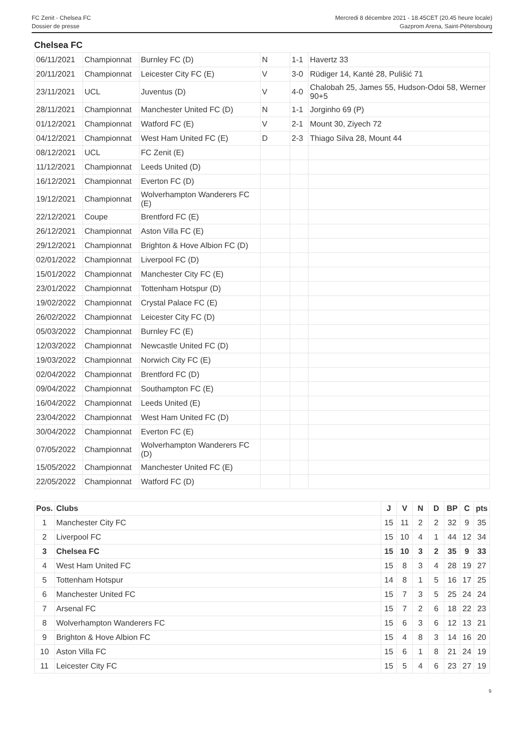FC Zenit - Chelsea FC
Dossier de presse
Mercredi 8 décembre 2021 - 18.45CET (20.45 heure locale)
Gazprom Arena, Saint-Pétersbourg
Chelsea FC
| 06/11/2021 | Championnat | Burnley FC (D) | N | 1-1 | Havertz 33 |
| 20/11/2021 | Championnat | Leicester City FC (E) | V | 3-0 | Rüdiger 14, Kanté 28, Pulišić 71 |
| 23/11/2021 | UCL | Juventus (D) | V | 4-0 | Chalobah 25, James 55, Hudson-Odoi 58, Werner 90+5 |
| 28/11/2021 | Championnat | Manchester United FC (D) | N | 1-1 | Jorginho 69 (P) |
| 01/12/2021 | Championnat | Watford FC (E) | V | 2-1 | Mount 30, Ziyech 72 |
| 04/12/2021 | Championnat | West Ham United FC (E) | D | 2-3 | Thiago Silva 28, Mount 44 |
| 08/12/2021 | UCL | FC Zenit (E) | | | |
| 11/12/2021 | Championnat | Leeds United (D) | | | |
| 16/12/2021 | Championnat | Everton FC (D) | | | |
| 19/12/2021 | Championnat | Wolverhampton Wanderers FC (E) | | | |
| 22/12/2021 | Coupe | Brentford FC (E) | | | |
| 26/12/2021 | Championnat | Aston Villa FC (E) | | | |
| 29/12/2021 | Championnat | Brighton & Hove Albion FC (D) | | | |
| 02/01/2022 | Championnat | Liverpool FC (D) | | | |
| 15/01/2022 | Championnat | Manchester City FC (E) | | | |
| 23/01/2022 | Championnat | Tottenham Hotspur (D) | | | |
| 19/02/2022 | Championnat | Crystal Palace FC (E) | | | |
| 26/02/2022 | Championnat | Leicester City FC (D) | | | |
| 05/03/2022 | Championnat | Burnley FC (E) | | | |
| 12/03/2022 | Championnat | Newcastle United FC (D) | | | |
| 19/03/2022 | Championnat | Norwich City FC (E) | | | |
| 02/04/2022 | Championnat | Brentford FC (D) | | | |
| 09/04/2022 | Championnat | Southampton FC (E) | | | |
| 16/04/2022 | Championnat | Leeds United (E) | | | |
| 23/04/2022 | Championnat | West Ham United FC (D) | | | |
| 30/04/2022 | Championnat | Everton FC (E) | | | |
| 07/05/2022 | Championnat | Wolverhampton Wanderers FC (D) | | | |
| 15/05/2022 | Championnat | Manchester United FC (E) | | | |
| 22/05/2022 | Championnat | Watford FC (D) | | | |
| Pos. | Clubs | J | V | N | D | BP | C | pts |
| --- | --- | --- | --- | --- | --- | --- | --- | --- |
| 1 | Manchester City FC | 15 | 11 | 2 | 2 | 32 | 9 | 35 |
| 2 | Liverpool FC | 15 | 10 | 4 | 1 | 44 | 12 | 34 |
| 3 | Chelsea FC | 15 | 10 | 3 | 2 | 35 | 9 | 33 |
| 4 | West Ham United FC | 15 | 8 | 3 | 4 | 28 | 19 | 27 |
| 5 | Tottenham Hotspur | 14 | 8 | 1 | 5 | 16 | 17 | 25 |
| 6 | Manchester United FC | 15 | 7 | 3 | 5 | 25 | 24 | 24 |
| 7 | Arsenal FC | 15 | 7 | 2 | 6 | 18 | 22 | 23 |
| 8 | Wolverhampton Wanderers FC | 15 | 6 | 3 | 6 | 12 | 13 | 21 |
| 9 | Brighton & Hove Albion FC | 15 | 4 | 8 | 3 | 14 | 16 | 20 |
| 10 | Aston Villa FC | 15 | 6 | 1 | 8 | 21 | 24 | 19 |
| 11 | Leicester City FC | 15 | 5 | 4 | 6 | 23 | 27 | 19 |
9